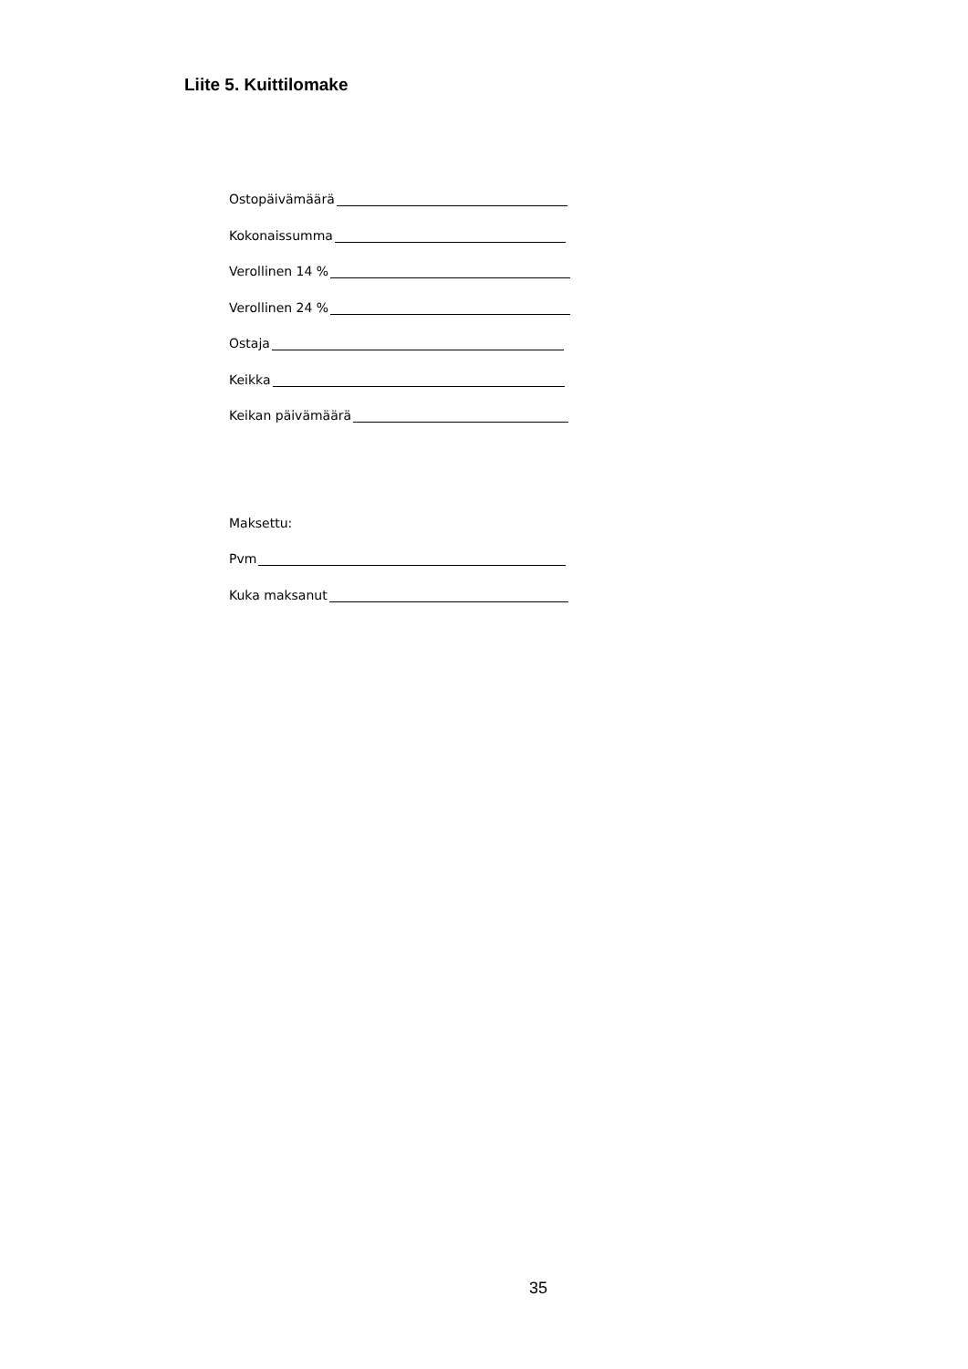Liite 5. Kuittilomake
Ostopäivämäärä
Kokonaissumma
Verollinen 14 %
Verollinen 24 %
Ostaja
Keikka
Keikan päivämäärä
Maksettu:
Pvm
Kuka maksanut
35